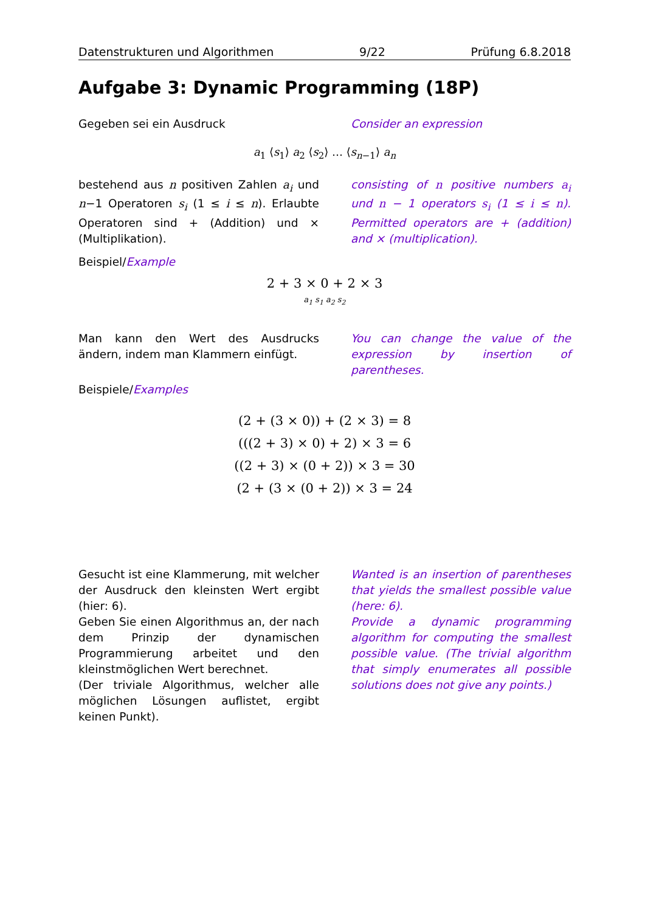Datenstrukturen und Algorithmen 9/22 Prüfung 6.8.2018
Aufgabe 3: Dynamic Programming (18P)
Gegeben sei ein Ausdruck Consider an expression
a<sub>1</sub> ⟨s<sub>1</sub>⟩ a<sub>2</sub> ⟨s<sub>2</sub>⟩ … ⟨s<sub>n−1</sub>⟩ a<sub>n</sub>
bestehend aus n positiven Zahlen a<sub>i</sub> und n−1 Operatoren s<sub>i</sub> (1 ≤ i ≤ n). Erlaubte Operatoren sind + (Addition) und × (Multiplikation).
consisting of n positive numbers a<sub>i</sub> und n − 1 operators s<sub>i</sub> (1 ≤ i ≤ n). Permitted operators are + (addition) and × (multiplication).
Beispiel/Example
2 + 3 × 0 + 2 × 3
a<sub>1</sub> s<sub>1</sub> a<sub>2</sub> s<sub>2</sub>
Man kann den Wert des Ausdrucks ändern, indem man Klammern einfügt.
You can change the value of the expression by insertion of parentheses.
Beispiele/Examples
(2 + (3 × 0)) + (2 × 3) = 8
(((2 + 3) × 0) + 2) × 3 = 6
((2 + 3) × (0 + 2)) × 3 = 30
(2 + (3 × (0 + 2)) × 3 = 24
Gesucht ist eine Klammerung, mit welcher der Ausdruck den kleinsten Wert ergibt (hier: 6).
Geben Sie einen Algorithmus an, der nach dem Prinzip der dynamischen Programmierung arbeitet und den kleinstmöglichen Wert berechnet.
(Der triviale Algorithmus, welcher alle möglichen Lösungen auflistet, ergibt keinen Punkt).
Wanted is an insertion of parentheses that yields the smallest possible value (here: 6).
Provide a dynamic programming algorithm for computing the smallest possible value. (The trivial algorithm that simply enumerates all possible solutions does not give any points.)